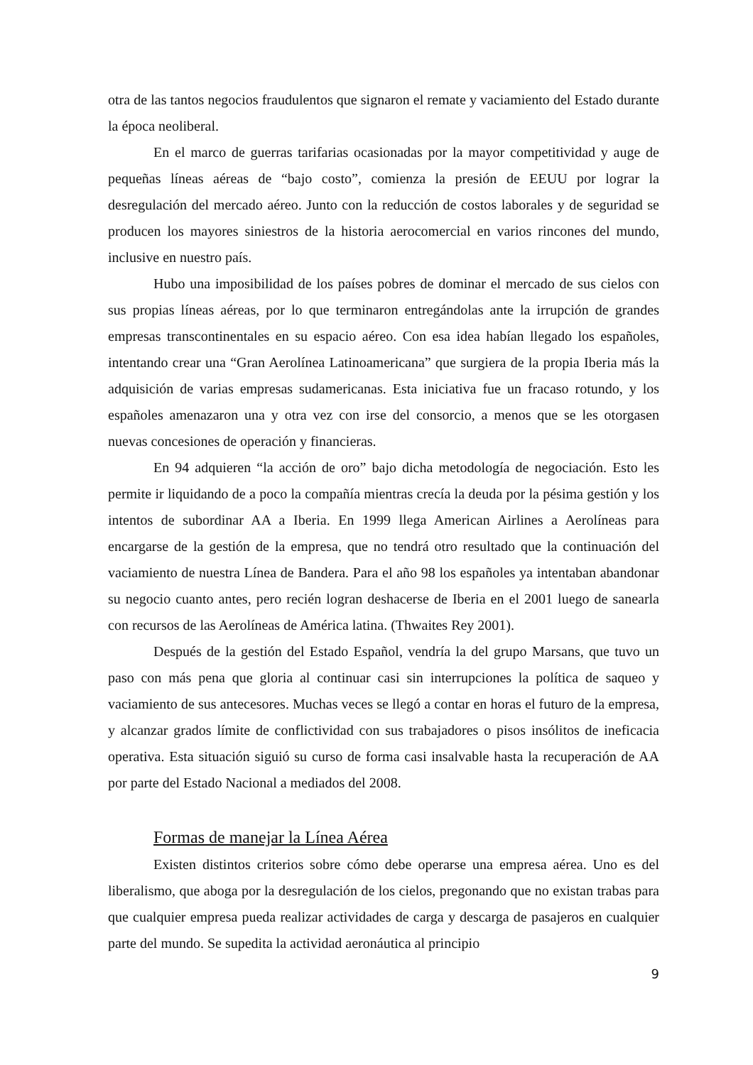otra de las tantos negocios fraudulentos que signaron el remate y vaciamiento del Estado durante la época neoliberal.
En el marco de guerras tarifarias ocasionadas por la mayor competitividad y auge de pequeñas líneas aéreas de “bajo costo”, comienza la presión de EEUU por lograr la desregulación del mercado aéreo. Junto con la reducción de costos laborales y de seguridad se producen los mayores siniestros de la historia aerocomercial en varios rincones del mundo, inclusive en nuestro país.
Hubo una imposibilidad de los países pobres de dominar el mercado de sus cielos con sus propias líneas aéreas, por lo que terminaron entregándolas ante la irrupción de grandes empresas transcontinentales en su espacio aéreo. Con esa idea habían llegado los españoles, intentando crear una “Gran Aerolínea Latinoamericana” que surgiera de la propia Iberia más la adquisición de varias empresas sudamericanas. Esta iniciativa fue un fracaso rotundo, y los españoles amenazaron una y otra vez con irse del consorcio, a menos que se les otorgasen nuevas concesiones de operación y financieras.
En 94 adquieren “la acción de oro” bajo dicha metodología de negociación. Esto les permite ir liquidando de a poco la compañía mientras crecía la deuda por la pésima gestión y los intentos de subordinar AA a Iberia. En 1999 llega American Airlines a Aerolíneas para encargarse de la gestión de la empresa, que no tendrá otro resultado que la continuación del vaciamiento de nuestra Línea de Bandera. Para el año 98 los españoles ya intentaban abandonar su negocio cuanto antes, pero recién logran deshacerse de Iberia en el 2001 luego de sanearla con recursos de las Aerolíneas de América latina. (Thwaites Rey 2001).
Después de la gestión del Estado Español, vendría la del grupo Marsans, que tuvo un paso con más pena que gloria al continuar casi sin interrupciones la política de saqueo y vaciamiento de sus antecesores. Muchas veces se llegó a contar en horas el futuro de la empresa, y alcanzar grados límite de conflictividad con sus trabajadores o pisos insólitos de ineficacia operativa. Esta situación siguió su curso de forma casi insalvable hasta la recuperación de AA por parte del Estado Nacional a mediados del 2008.
Formas de manejar la Línea Aérea
Existen distintos criterios sobre cómo debe operarse una empresa aérea. Uno es del liberalismo, que aboga por la desregulación de los cielos, pregonando que no existan trabas para que cualquier empresa pueda realizar actividades de carga y descarga de pasajeros en cualquier parte del mundo. Se supedita la actividad aeronáutica al principio
9